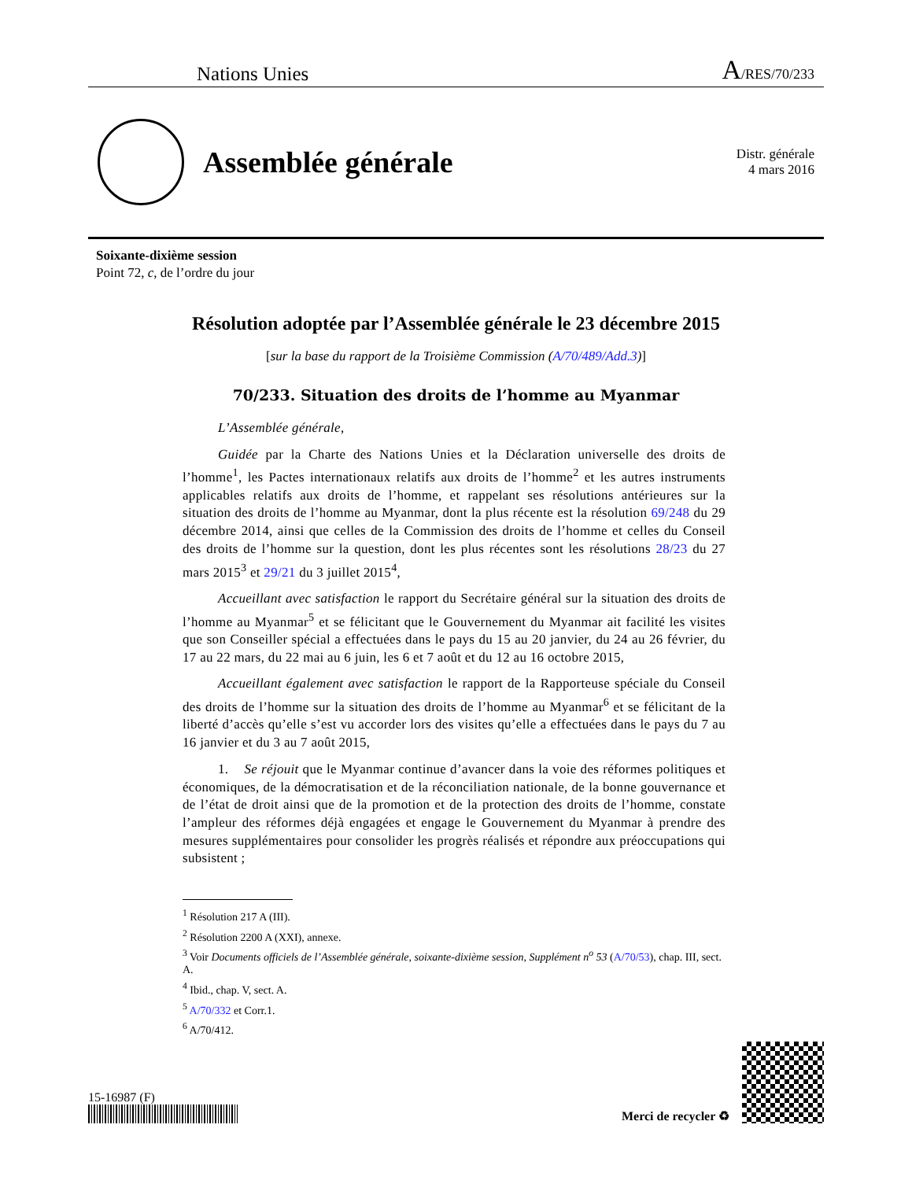Nations Unies A/RES/70/233
Assemblée générale
Distr. générale
4 mars 2016
Soixante-dixième session
Point 72, c, de l’ordre du jour
Résolution adoptée par l’Assemblée générale le 23 décembre 2015
[sur la base du rapport de la Troisième Commission (A/70/489/Add.3)]
70/233. Situation des droits de l’homme au Myanmar
L’Assemblée générale,
Guidée par la Charte des Nations Unies et la Déclaration universelle des droits de l’homme<sup>1</sup>, les Pactes internationaux relatifs aux droits de l’homme<sup>2</sup> et les autres instruments applicables relatifs aux droits de l’homme, et rappelant ses résolutions antérieures sur la situation des droits de l’homme au Myanmar, dont la plus récente est la résolution 69/248 du 29 décembre 2014, ainsi que celles de la Commission des droits de l’homme et celles du Conseil des droits de l’homme sur la question, dont les plus récentes sont les résolutions 28/23 du 27 mars 2015<sup>3</sup> et 29/21 du 3 juillet 2015<sup>4</sup>,
Accueillant avec satisfaction le rapport du Secrétaire général sur la situation des droits de l’homme au Myanmar<sup>5</sup> et se félicitant que le Gouvernement du Myanmar ait facilité les visites que son Conseiller spécial a effectuées dans le pays du 15 au 20 janvier, du 24 au 26 février, du 17 au 22 mars, du 22 mai au 6 juin, les 6 et 7 août et du 12 au 16 octobre 2015,
Accueillant également avec satisfaction le rapport de la Rapporteuse spéciale du Conseil des droits de l’homme sur la situation des droits de l’homme au Myanmar<sup>6</sup> et se félicitant de la liberté d’accès qu’elle s’est vu accorder lors des visites qu’elle a effectuées dans le pays du 7 au 16 janvier et du 3 au 7 août 2015,
1. Se réjouit que le Myanmar continue d’avancer dans la voie des réformes politiques et économiques, de la démocratisation et de la réconciliation nationale, de la bonne gouvernance et de l’état de droit ainsi que de la promotion et de la protection des droits de l’homme, constate l’ampleur des réformes déjà engagées et engage le Gouvernement du Myanmar à prendre des mesures supplémentaires pour consolider les progrès réalisés et répondre aux préoccupations qui subsistent ;
<sup>1</sup> Résolution 217 A (III).
<sup>2</sup> Résolution 2200 A (XXI), annexe.
<sup>3</sup> Voir Documents officiels de l’Assemblée générale, soixante-dixième session, Supplément n<sup>o</sup> 53 (A/70/53), chap. III, sect. A.
<sup>4</sup> Ibid., chap. V, sect. A.
<sup>5</sup> A/70/332 et Corr.1.
<sup>6</sup> A/70/412.
15-16987 (F)
Merci de recycler ♻